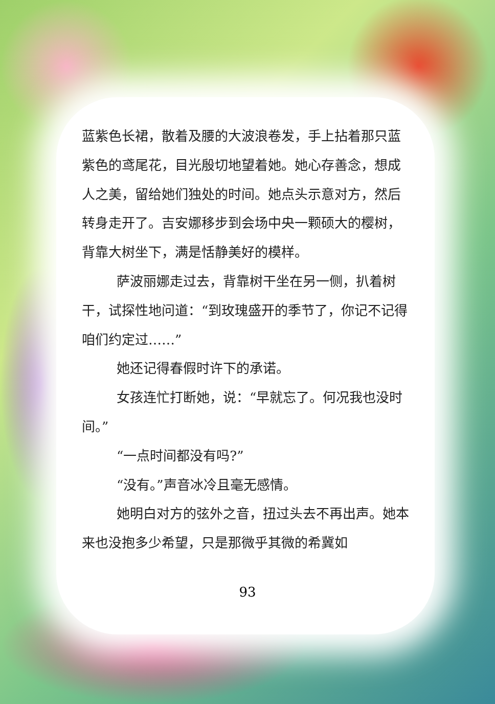蓝紫色长裙，散着及腰的大波浪卷发，手上拈着那只蓝紫色的鸢尾花，目光殷切地望着她。她心存善念，想成人之美，留给她们独处的时间。她点头示意对方，然后转身走开了。吉安娜移步到会场中央一颗硕大的樱树，背靠大树坐下，满是恬静美好的模样。
萨波丽娜走过去，背靠树干坐在另一侧，扒着树干，试探性地问道：“到玫瑰盛开的季节了，你记不记得咱们约定过……”
她还记得春假时许下的承诺。
女孩连忙打断她，说：“早就忘了。何况我也没时间。”
“一点时间都没有吗?”
“没有。”声音冰冷且毫无感情。
她明白对方的弦外之音，扭过头去不再出声。她本来也没抱多少希望，只是那微乎其微的希冀如
93